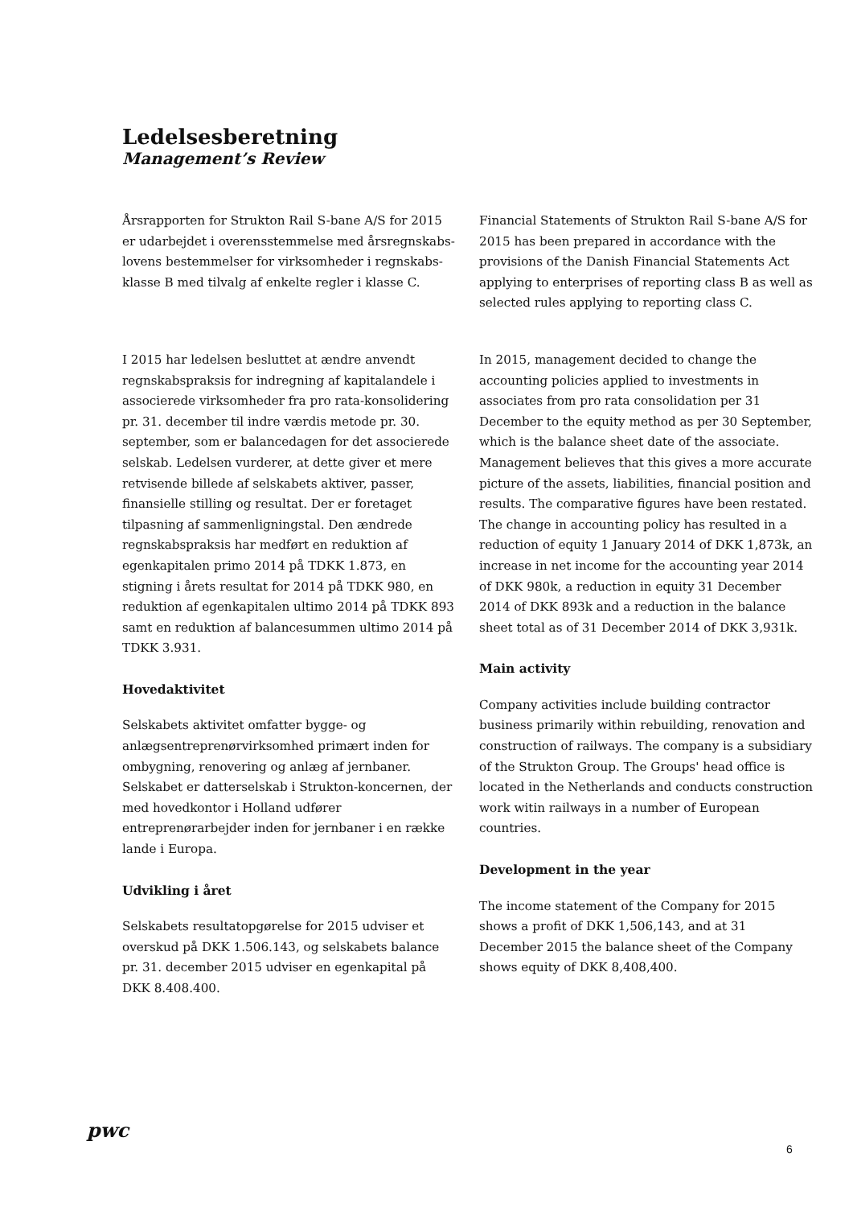Ledelsesberetning
Management’s Review
Årsrapporten for Strukton Rail S-bane A/S for 2015 er udarbejdet i overensstemmelse med årsregnskabs­lovens bestemmelser for virksomheder i regnskabs­klasse B med tilvalg af enkelte regler i klasse C.
Financial Statements of Strukton Rail S-bane A/S for 2015 has been prepared in accordance with the provisions of the Danish Financial Statements Act applying to enterprises of reporting class B as well as selected rules applying to reporting class C.
I 2015 har ledelsen besluttet at ændre anvendt regnskabspraksis for indregning af kapitalandele i associerede virksomheder fra pro rata-konsolidering pr. 31. december til indre værdis metode pr. 30. september, som er balancedagen for det associerede selskab. Ledelsen vurderer, at dette giver et mere retvisende billede af selskabets aktiver, passer, finansielle stilling og resultat. Der er foretaget tilpasning af sammenligningstal. Den ændrede regnskabspraksis har medført en reduktion af egenkapitalen primo 2014 på TDKK 1.873, en stigning i årets resultat for 2014 på TDKK 980, en reduktion af egenkapitalen ultimo 2014 på TDKK 893 samt en reduktion af balancesummen ultimo 2014 på TDKK 3.931.
Hovedaktivitet
Selskabets aktivitet omfatter bygge- og anlægsentreprenørvirksomhed primært inden for ombygning, renovering og anlæg af jernbaner. Selskabet er datterselskab i Strukton-koncernen, der med hovedkontor i Holland udfører entreprenørarbejder inden for jernbaner i en række lande i Europa.
Udvikling i året
Selskabets resultatopgørelse for 2015 udviser et over­skud på DKK 1.506.143, og selskabets balance pr. 31. december 2015 udviser en egenkapital på DKK 8.408.400.
In 2015, management decided to change the accounting policies applied to investments in associates from pro rata consolidation per 31 December to the equity method as per 30 September, which is the balance sheet date of the associate. Management believes that this gives a more accurate picture of the assets, liabilities, financial position and results. The comparative figures have been restated. The change in accounting policy has resulted in a reduction of equity 1 January 2014 of DKK 1,873k, an increase in net income for the accounting year 2014 of DKK 980k, a reduction in equity 31 December 2014 of DKK 893k and a reduction in the balance sheet total as of 31 December 2014 of DKK 3,931k.
Main activity
Company activities include building contractor business primarily within rebuilding, renovation and construction of railways. The company is a subsidiary of the Strukton Group. The Groups' head office is located in the Netherlands and conducts construction work witin railways in a number of European countries.
Development in the year
The income statement of the Company for 2015 shows a profit of DKK 1,506,143, and at 31 December 2015 the balance sheet of the Company shows equity of DKK 8,408,400.
pwc
6